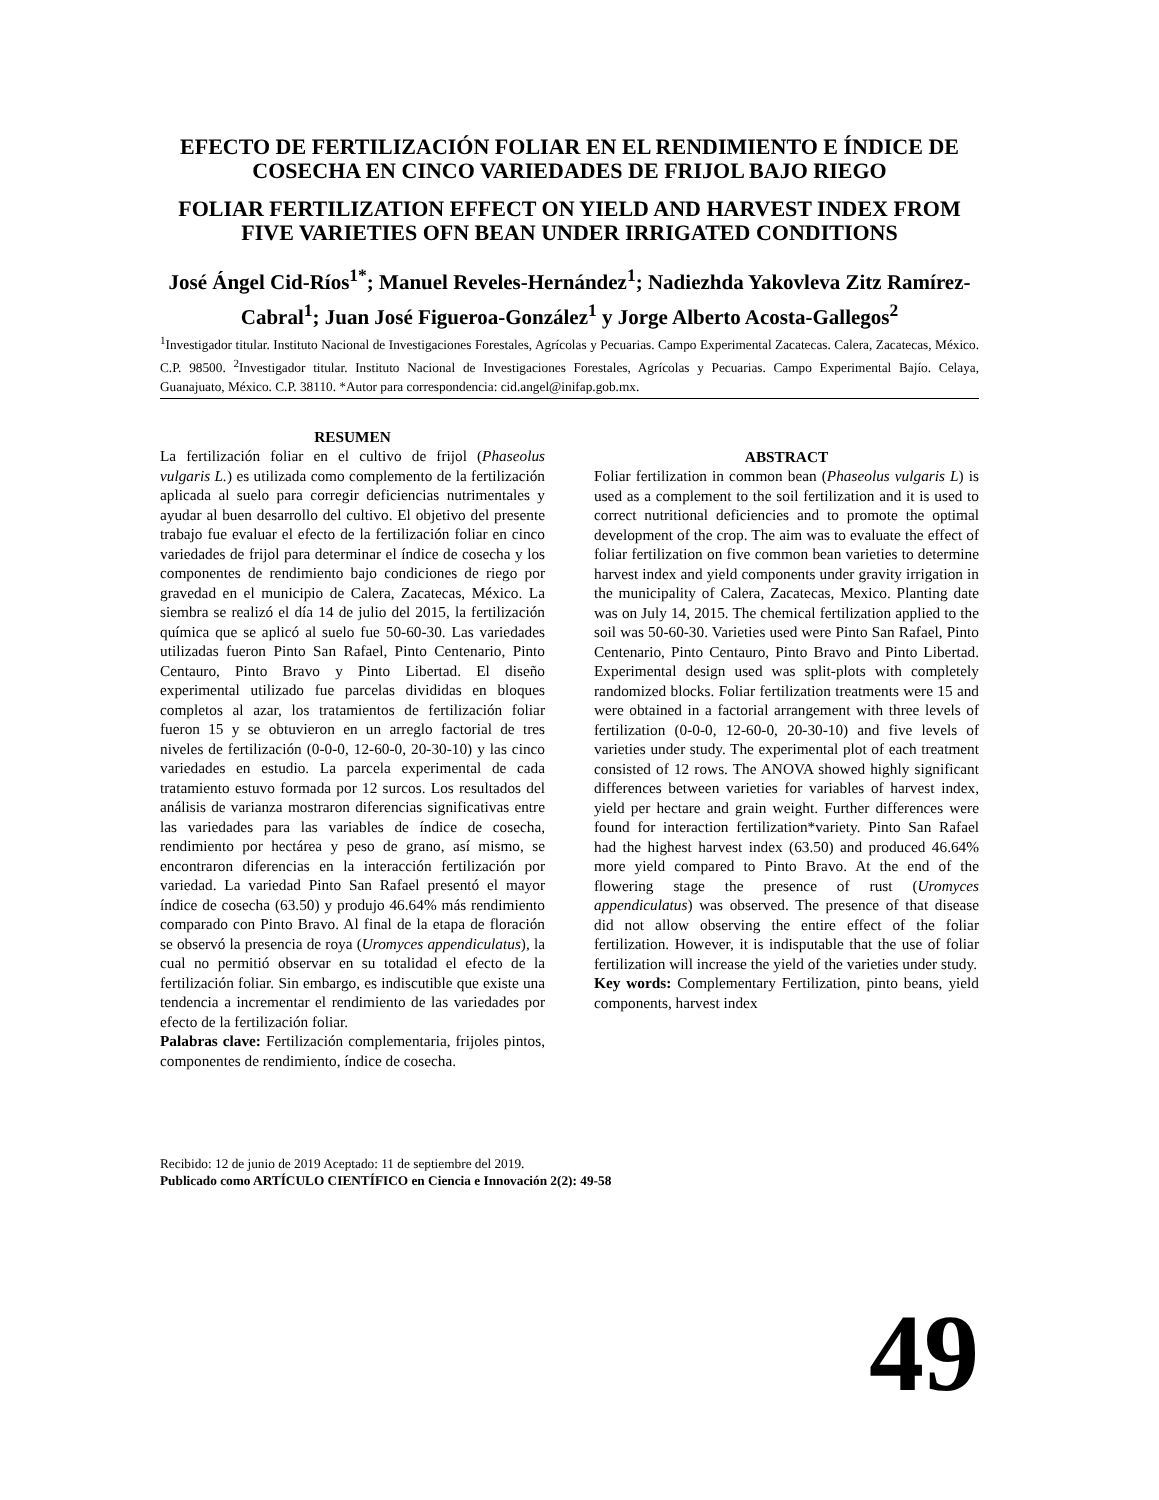EFECTO DE FERTILIZACIÓN FOLIAR EN EL RENDIMIENTO E ÍNDICE DE COSECHA EN CINCO VARIEDADES DE FRIJOL BAJO RIEGO
FOLIAR FERTILIZATION EFFECT ON YIELD AND HARVEST INDEX FROM FIVE VARIETIES OFN BEAN UNDER IRRIGATED CONDITIONS
José Ángel Cid-Ríos<sup>1*</sup>; Manuel Reveles-Hernández<sup>1</sup>; Nadiezhda Yakovleva Zitz Ramírez-Cabral<sup>1</sup>; Juan José Figueroa-González<sup>1</sup> y Jorge Alberto Acosta-Gallegos<sup>2</sup>
<sup>1</sup> Investigador titular. Instituto Nacional de Investigaciones Forestales, Agrícolas y Pecuarias. Campo Experimental Zacatecas. Calera, Zacatecas, México. C.P. 98500. <sup>2</sup>Investigador titular. Instituto Nacional de Investigaciones Forestales, Agrícolas y Pecuarias. Campo Experimental Bajío. Celaya, Guanajuato, México. C.P. 38110. *Autor para correspondencia: cid.angel@inifap.gob.mx.
RESUMEN
La fertilización foliar en el cultivo de frijol (Phaseolus vulgaris L.) es utilizada como complemento de la fertilización aplicada al suelo para corregir deficiencias nutrimentales y ayudar al buen desarrollo del cultivo. El objetivo del presente trabajo fue evaluar el efecto de la fertilización foliar en cinco variedades de frijol para determinar el índice de cosecha y los componentes de rendimiento bajo condiciones de riego por gravedad en el municipio de Calera, Zacatecas, México. La siembra se realizó el día 14 de julio del 2015, la fertilización química que se aplicó al suelo fue 50-60-30. Las variedades utilizadas fueron Pinto San Rafael, Pinto Centenario, Pinto Centauro, Pinto Bravo y Pinto Libertad. El diseño experimental utilizado fue parcelas divididas en bloques completos al azar, los tratamientos de fertilización foliar fueron 15 y se obtuvieron en un arreglo factorial de tres niveles de fertilización (0-0-0, 12-60-0, 20-30-10) y las cinco variedades en estudio. La parcela experimental de cada tratamiento estuvo formada por 12 surcos. Los resultados del análisis de varianza mostraron diferencias significativas entre las variedades para las variables de índice de cosecha, rendimiento por hectárea y peso de grano, así mismo, se encontraron diferencias en la interacción fertilización por variedad. La variedad Pinto San Rafael presentó el mayor índice de cosecha (63.50) y produjo 46.64% más rendimiento comparado con Pinto Bravo. Al final de la etapa de floración se observó la presencia de roya (Uromyces appendiculatus), la cual no permitió observar en su totalidad el efecto de la fertilización foliar. Sin embargo, es indiscutible que existe una tendencia a incrementar el rendimiento de las variedades por efecto de la fertilización foliar.
Palabras clave: Fertilización complementaria, frijoles pintos, componentes de rendimiento, índice de cosecha.
ABSTRACT
Foliar fertilization in common bean (Phaseolus vulgaris L) is used as a complement to the soil fertilization and it is used to correct nutritional deficiencies and to promote the optimal development of the crop. The aim was to evaluate the effect of foliar fertilization on five common bean varieties to determine harvest index and yield components under gravity irrigation in the municipality of Calera, Zacatecas, Mexico. Planting date was on July 14, 2015. The chemical fertilization applied to the soil was 50-60-30. Varieties used were Pinto San Rafael, Pinto Centenario, Pinto Centauro, Pinto Bravo and Pinto Libertad. Experimental design used was split-plots with completely randomized blocks. Foliar fertilization treatments were 15 and were obtained in a factorial arrangement with three levels of fertilization (0-0-0, 12-60-0, 20-30-10) and five levels of varieties under study. The experimental plot of each treatment consisted of 12 rows. The ANOVA showed highly significant differences between varieties for variables of harvest index, yield per hectare and grain weight. Further differences were found for interaction fertilization*variety. Pinto San Rafael had the highest harvest index (63.50) and produced 46.64% more yield compared to Pinto Bravo. At the end of the flowering stage the presence of rust (Uromyces appendiculatus) was observed. The presence of that disease did not allow observing the entire effect of the foliar fertilization. However, it is indisputable that the use of foliar fertilization will increase the yield of the varieties under study.
Key words: Complementary Fertilization, pinto beans, yield components, harvest index
Recibido: 12 de junio de 2019 Aceptado: 11 de septiembre del 2019.
Publicado como ARTÍCULO CIENTÍFICO en Ciencia e Innovación 2(2): 49-58
49